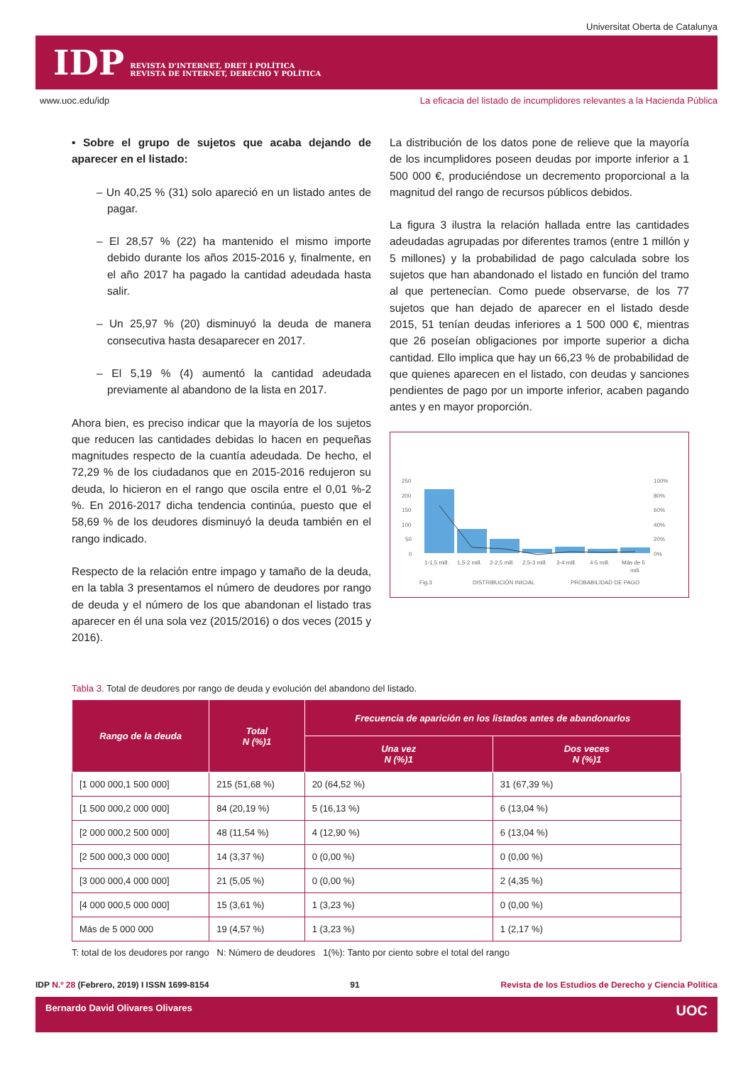Universitat Oberta de Catalunya
IDP REVISTA D'INTERNET, DRET I POLÍTICA
REVISTA DE INTERNET, DERECHO Y POLÍTICA
www.uoc.edu/idp La eficacia del listado de incumplidores relevantes a la Hacienda Pública
• Sobre el grupo de sujetos que acaba dejando de aparecer en el listado:
– Un 40,25 % (31) solo apareció en un listado antes de pagar.
– El 28,57 % (22) ha mantenido el mismo importe debido durante los años 2015-2016 y, finalmente, en el año 2017 ha pagado la cantidad adeudada hasta salir.
– Un 25,97 % (20) disminuyó la deuda de manera consecutiva hasta desaparecer en 2017.
– El 5,19 % (4) aumentó la cantidad adeudada previamente al abandono de la lista en 2017.
Ahora bien, es preciso indicar que la mayoría de los sujetos que reducen las cantidades debidas lo hacen en pequeñas magnitudes respecto de la cuantía adeudada. De hecho, el 72,29 % de los ciudadanos que en 2015-2016 redujeron su deuda, lo hicieron en el rango que oscila entre el 0,01 %-2 %. En 2016-2017 dicha tendencia continúa, puesto que el 58,69 % de los deudores disminuyó la deuda también en el rango indicado.
Respecto de la relación entre impago y tamaño de la deuda, en la tabla 3 presentamos el número de deudores por rango de deuda y el número de los que abandonan el listado tras aparecer en él una sola vez (2015/2016) o dos veces (2015 y 2016).
La distribución de los datos pone de relieve que la mayoría de los incumplidores poseen deudas por importe inferior a 1 500 000 €, produciéndose un decremento proporcional a la magnitud del rango de recursos públicos debidos.
La figura 3 ilustra la relación hallada entre las cantidades adeudadas agrupadas por diferentes tramos (entre 1 millón y 5 millones) y la probabilidad de pago calculada sobre los sujetos que han abandonado el listado en función del tramo al que pertenecían. Como puede observarse, de los 77 sujetos que han dejado de aparecer en el listado desde 2015, 51 tenían deudas inferiores a 1 500 000 €, mientras que 26 poseían obligaciones por importe superior a dicha cantidad. Ello implica que hay un 66,23 % de probabilidad de que quienes aparecen en el listado, con deudas y sanciones pendientes de pago por un importe inferior, acaben pagando antes y en mayor proporción.
250
200
150
100
50
0
100%
80%
60%
40%
20%
0%
1-1,5 mill.
1,5-2 mill.
2-2,5 mill.
2,5-3 mill.
3-4 mill.
4-5 mill.
Más de 5
mill.
Fig.3
DISTRIBUCIÓN INICIAL
PROBABILIDAD DE PAGO
Tabla 3. Total de deudores por rango de deuda y evolución del abandono del listado.
| Rango de la deuda | Total N (%)1 | Frecuencia de aparición en los listados antes de abandonarlos | |
| --- | --- | --- | --- |
| | | Una vez N (%)1 | Dos veces N (%)1 |
| [1 000 000,1 500 000] | 215 (51,68 %) | 20 (64,52 %) | 31 (67,39 %) |
| [1 500 000,2 000 000] | 84 (20,19 %) | 5 (16,13 %) | 6 (13,04 %) |
| [2 000 000,2 500 000] | 48 (11,54 %) | 4 (12,90 %) | 6 (13,04 %) |
| [2 500 000,3 000 000] | 14 (3,37 %) | 0 (0,00 %) | 0 (0,00 %) |
| [3 000 000,4 000 000] | 21 (5,05 %) | 0 (0,00 %) | 2 (4,35 %) |
| [4 000 000,5 000 000] | 15 (3,61 %) | 1 (3,23 %) | 0 (0,00 %) |
| Más de 5 000 000 | 19 (4,57 %) | 1 (3,23 %) | 1 (2,17 %) |
T: total de los deudores por rango N: Número de deudores 1(%): Tanto por ciento sobre el total del rango
IDP N.º 28 (Febrero, 2019) I ISSN 1699-8154 91 Revista de los Estudios de Derecho y Ciencia Política
Bernardo David Olivares Olivares UOC